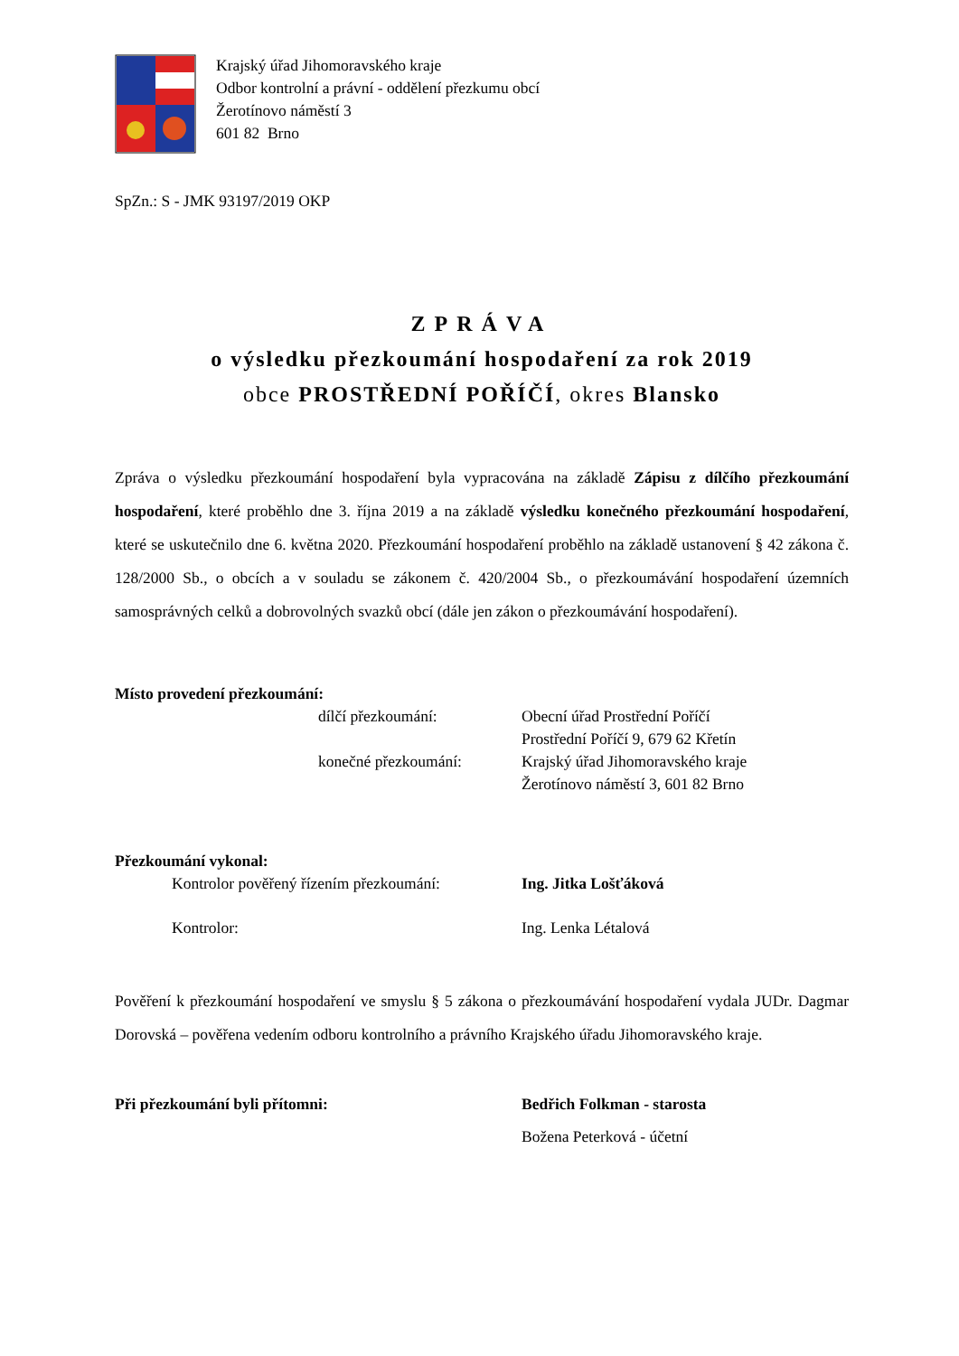Krajský úřad Jihomoravského kraje
Odbor kontrolní a právní - oddělení přezkumu obcí
Žerotínovo náměstí 3
601 82 Brno
SpZn.: S - JMK 93197/2019 OKP
ZPRÁVA
o výsledku přezkoumání hospodaření za rok 2019
obce PROSTŘEDNÍ POŘÍČÍ, okres Blansko
Zpráva o výsledku přezkoumání hospodaření byla vypracována na základě Zápisu z dílčího přezkoumání hospodaření, které proběhlo dne 3. října 2019 a na základě výsledku konečného přezkoumání hospodaření, které se uskutečnilo dne 6. května 2020. Přezkoumání hospodaření proběhlo na základě ustanovení § 42 zákona č. 128/2000 Sb., o obcích a v souladu se zákonem č. 420/2004 Sb., o přezkoumávání hospodaření územních samosprávných celků a dobrovolných svazků obcí (dále jen zákon o přezkoumávání hospodaření).
Místo provedení přezkoumání:
dílčí přezkoumání:
Obecní úřad Prostřední Poříčí
Prostřední Poříčí 9, 679 62 Křetín
konečné přezkoumání:
Krajský úřad Jihomoravského kraje
Žerotínovo náměstí 3, 601 82 Brno
Přezkoumání vykonal:
Kontrolor pověřený řízením přezkoumání:
Ing. Jitka Lošťáková
Kontrolor:
Ing. Lenka Létalová
Pověření k přezkoumání hospodaření ve smyslu § 5 zákona o přezkoumávání hospodaření vydala JUDr. Dagmar Dorovská – pověřena vedením odboru kontrolního a právního Krajského úřadu Jihomoravského kraje.
Při přezkoumání byli přítomni:
Bedřich Folkman - starosta
Božena Peterková - účetní